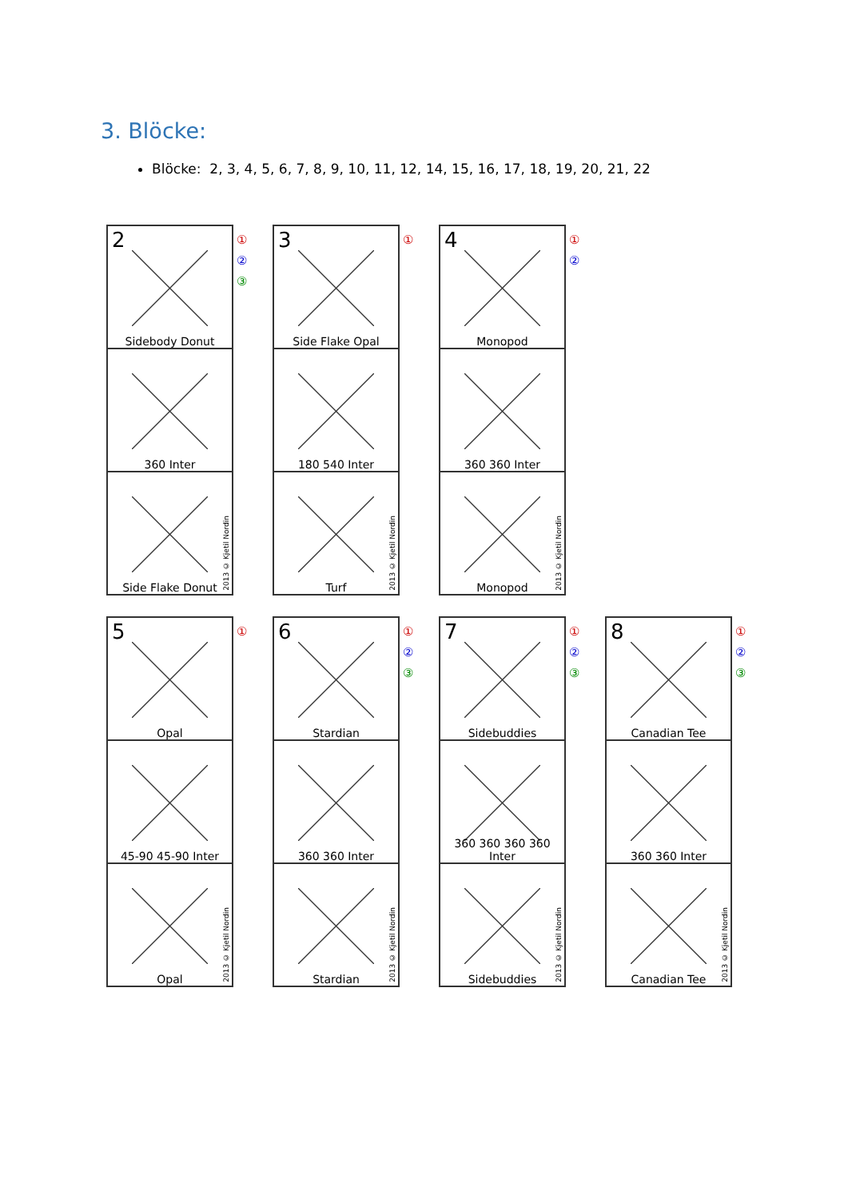3. Blöcke:
Blöcke: 2, 3, 4, 5, 6, 7, 8, 9, 10, 11, 12, 14, 15, 16, 17, 18, 19, 20, 21, 22
2
Sidebody Donut
360 Inter
2013 © Kjetil Nordin
Side Flake Donut
①
②
③
3
Side Flake Opal
180 540 Inter
2013 © Kjetil Nordin
Turf
①
4
Monopod
360 360 Inter
2013 © Kjetil Nordin
Monopod
①
②
5
Opal
45-90 45-90 Inter
2013 © Kjetil Nordin
Opal
①
6
Stardian
360 360 Inter
2013 © Kjetil Nordin
Stardian
①
②
③
7
Sidebuddies
360 360 360 360 Inter
2013 © Kjetil Nordin
Sidebuddies
①
②
③
8
Canadian Tee
360 360 Inter
2013 © Kjetil Nordin
Canadian Tee
①
②
③